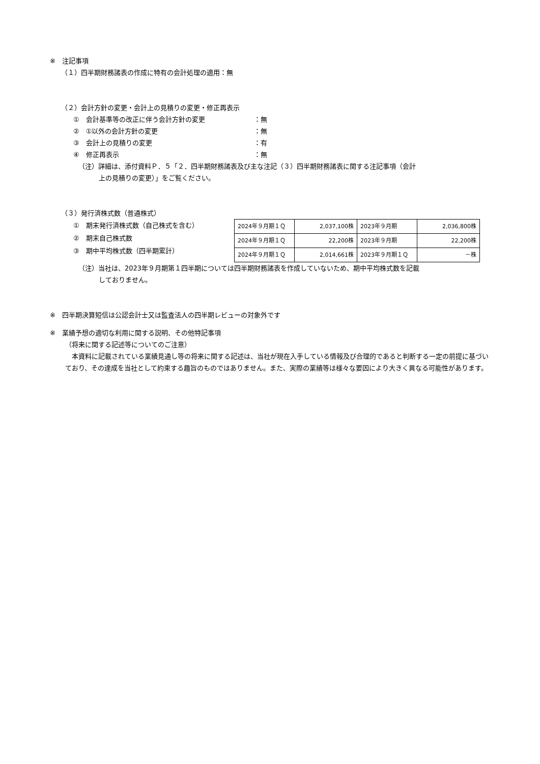※　注記事項
（１）四半期財務諸表の作成に特有の会計処理の適用：無
（２）会計方針の変更・会計上の見積りの変更・修正再表示
①　会計基準等の改正に伴う会計方針の変更 ：無
②　①以外の会計方針の変更 ：無
③　会計上の見積りの変更 ：有
④　修正再表示 ：無
（注）詳細は、添付資料Ｐ．５「２．四半期財務諸表及び主な注記（３）四半期財務諸表に関する注記事項（会計
上の見積りの変更）」をご覧ください。
（３）発行済株式数（普通株式）
①　期末発行済株式数（自己株式を含む）
②　期末自己株式数
③　期中平均株式数（四半期累計）
| 2024年９月期１Ｑ | 2,037,100株 | 2023年９月期 | 2,036,800株 |
| 2024年９月期１Ｑ | 22,200株 | 2023年９月期 | 22,200株 |
| 2024年９月期１Ｑ | 2,014,661株 | 2023年９月期１Ｑ | －株 |
（注）当社は、2023年９月期第１四半期については四半期財務諸表を作成していないため、期中平均株式数を記載
しておりません。
※　四半期決算短信は公認会計士又は監査法人の四半期レビューの対象外です
※　業績予想の適切な利用に関する説明、その他特記事項
（将来に関する記述等についてのご注意）
　本資料に記載されている業績見通し等の将来に関する記述は、当社が現在入手している情報及び合理的であると判断する一定の前提に基づいており、その達成を当社として約束する趣旨のものではありません。また、実際の業績等は様々な要因により大きく異なる可能性があります。